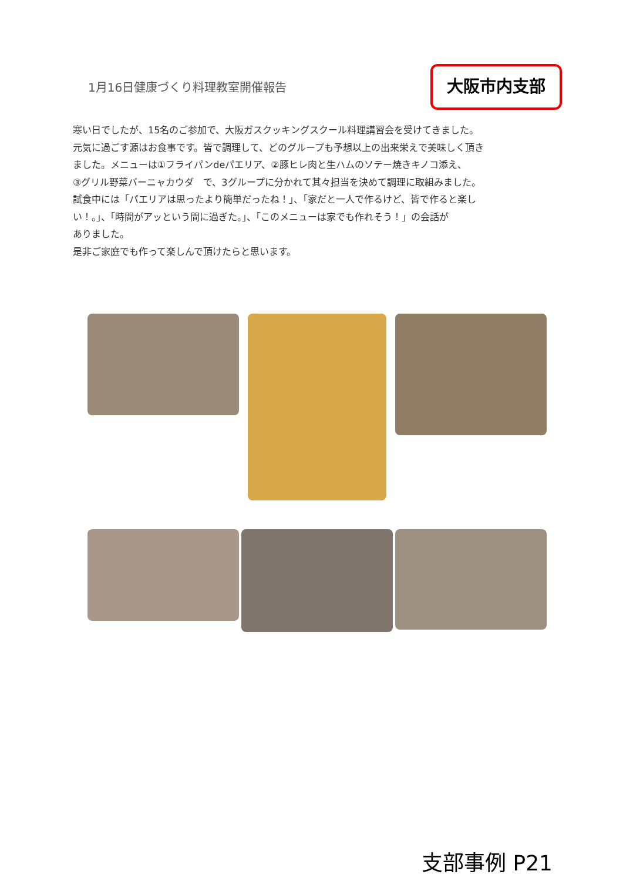1月16日健康づくり料理教室開催報告
大阪市内支部
寒い日でしたが、15名のご参加で、大阪ガスクッキングスクール料理講習会を受けてきました。
元気に過ごす源はお食事です。皆で調理して、どのグループも予想以上の出来栄えで美味しく頂き
ました。メニューは①フライパンdeパエリア、②豚ヒレ肉と生ハムのソテー焼きキノコ添え、
③グリル野菜バーニャカウダ　で、3グループに分かれて其々担当を決めて調理に取組みました。
試食中には「パエリアは思ったより簡単だったね！」、「家だと一人で作るけど、皆で作ると楽し
い！。」、「時間がアッという間に過ぎた。」、「このメニューは家でも作れそう！」の会話が
ありました。
是非ご家庭でも作って楽しんで頂けたらと思います。
支部事例 P21